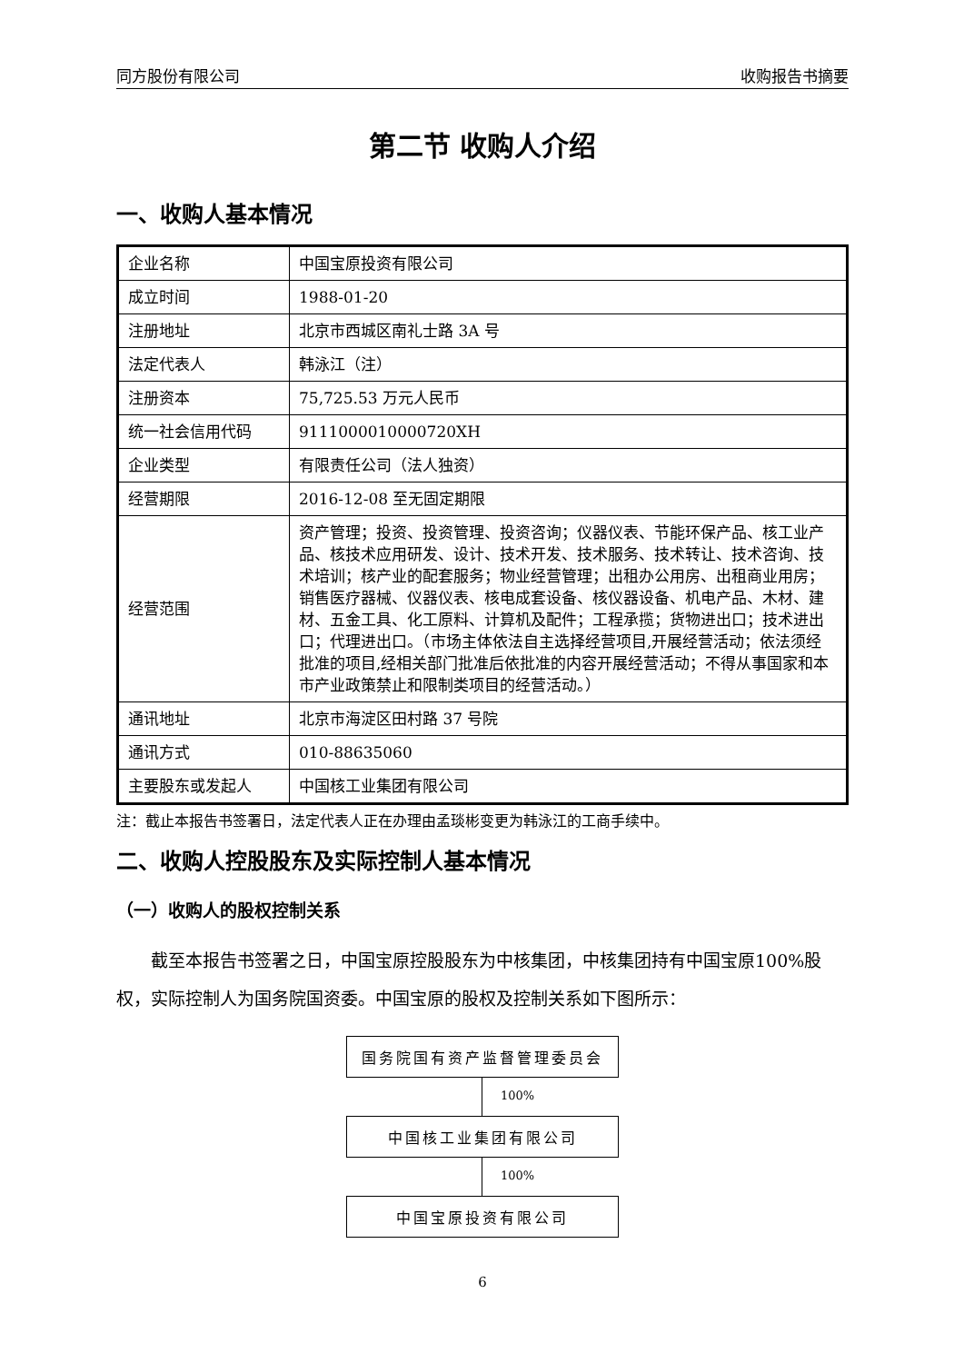同方股份有限公司 收购报告书摘要
第二节 收购人介绍
一、收购人基本情况
| 企业名称 | 中国宝原投资有限公司 |
| 成立时间 | 1988-01-20 |
| 注册地址 | 北京市西城区南礼士路 3A 号 |
| 法定代表人 | 韩泳江（注） |
| 注册资本 | 75,725.53 万元人民币 |
| 统一社会信用代码 | 9111000010000720XH |
| 企业类型 | 有限责任公司（法人独资） |
| 经营期限 | 2016-12-08 至无固定期限 |
| 经营范围 | 资产管理；投资、投资管理、投资咨询；仪器仪表、节能环保产品、核工业产品、核技术应用研发、设计、技术开发、技术服务、技术转让、技术咨询、技术培训；核产业的配套服务；物业经营管理；出租办公用房、出租商业用房；销售医疗器械、仪器仪表、核电成套设备、核仪器设备、机电产品、木材、建材、五金工具、化工原料、计算机及配件；工程承揽；货物进出口；技术进出口；代理进出口。（市场主体依法自主选择经营项目,开展经营活动；依法须经批准的项目,经相关部门批准后依批准的内容开展经营活动；不得从事国家和本市产业政策禁止和限制类项目的经营活动。） |
| 通讯地址 | 北京市海淀区田村路 37 号院 |
| 通讯方式 | 010-88635060 |
| 主要股东或发起人 | 中国核工业集团有限公司 |
注：截止本报告书签署日，法定代表人正在办理由孟琰彬变更为韩泳江的工商手续中。
二、收购人控股股东及实际控制人基本情况
（一）收购人的股权控制关系
截至本报告书签署之日，中国宝原控股股东为中核集团，中核集团持有中国宝原100%股权，实际控制人为国务院国资委。中国宝原的股权及控制关系如下图所示：
国务院国有资产监督管理委员会
100%
中国核工业集团有限公司
100%
中国宝原投资有限公司
6